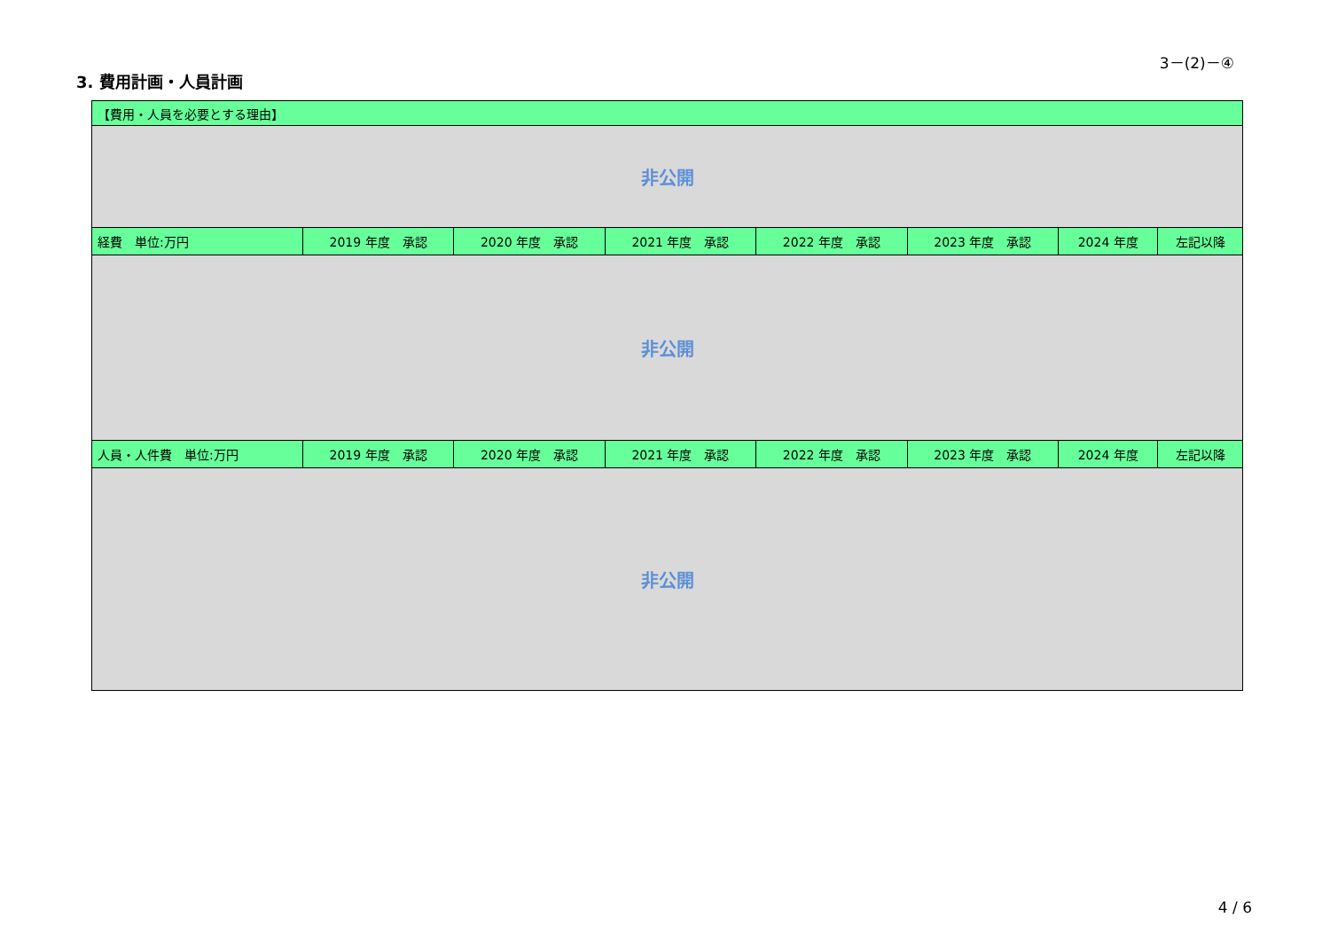3－(2)－④
3. 費用計画・人員計画
| 【費用・人員を必要とする理由】 | | | | | | | |
| --- | --- | --- | --- | --- | --- | --- | --- |
| 非公開 | | | | | | | |
| 経費 単位:万円 | 2019 年度 承認 | 2020 年度 承認 | 2021 年度 承認 | 2022 年度 承認 | 2023 年度 承認 | 2024 年度 | 左記以降 |
| 非公開 | | | | | | | |
| 人員・人件費 単位:万円 | 2019 年度 承認 | 2020 年度 承認 | 2021 年度 承認 | 2022 年度 承認 | 2023 年度 承認 | 2024 年度 | 左記以降 |
| 非公開 | | | | | | | |
4 / 6